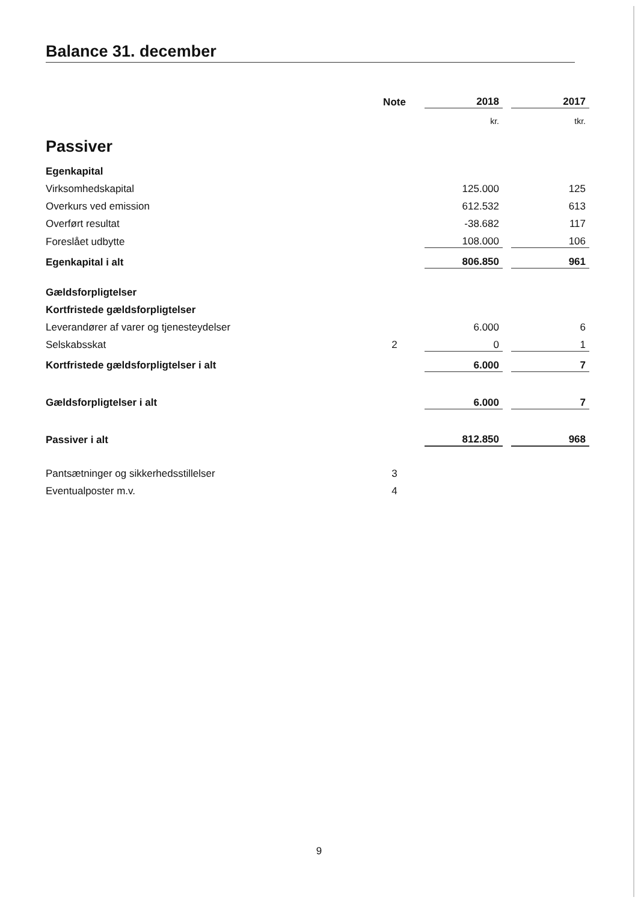Balance 31. december
| | Note | 2018 | | 2017 |
| | | kr. | | tkr. |
| Passiver | | | | |
| Egenkapital | | | | |
| Virksomhedskapital | | 125.000 | | 125 |
| Overkurs ved emission | | 612.532 | | 613 |
| Overført resultat | | -38.682 | | 117 |
| Foreslået udbytte | | 108.000 | | 106 |
| Egenkapital i alt | | 806.850 | | 961 |
| Gældsforpligtelser | | | | |
| Kortfristede gældsforpligtelser | | | | |
| Leverandører af varer og tjenesteydelser | | 6.000 | | 6 |
| Selskabsskat | 2 | 0 | | 1 |
| Kortfristede gældsforpligtelser i alt | | 6.000 | | 7 |
| Gældsforpligtelser i alt | | 6.000 | | 7 |
| Passiver i alt | | 812.850 | | 968 |
| Pantsætninger og sikkerhedsstillelser | 3 | | | |
| Eventualposter m.v. | 4 | | | |
9